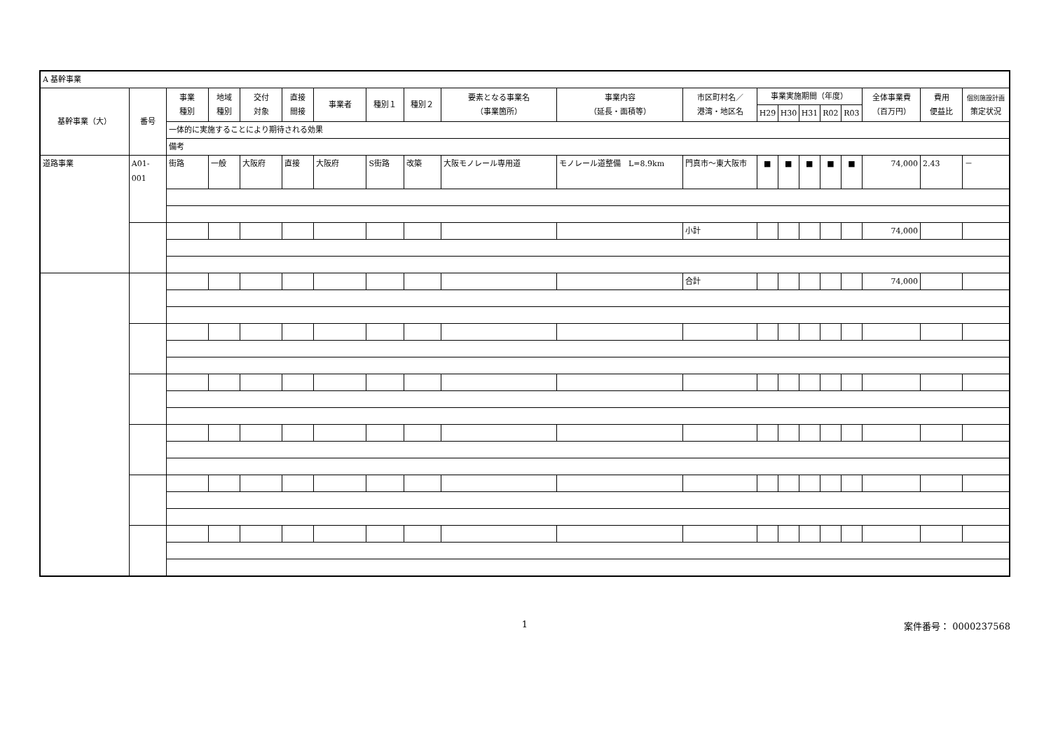| A 基幹事業 | | | | | | | | | | | | | | | | | | | |
| 基幹事業（大） | 番号 | 事業 種別 | 地域 種別 | 交付 対象 | 直接 間接 | 事業者 | 種別１ | 種別２ | 要素となる事業名 （事業箇所） | 事業内容 （延長・面積等） | 市区町村名／ 港湾・地区名 | 事業実施期間（年度） | | | | | 全体事業費 （百万円） | 費用 便益比 | 個別施設計画 策定状況 |
| | | | | | | | | | | | | H29 | H30 | H31 | R02 | R03 | | | |
| | | 一体的に実施することにより期待される効果 | | | | | | | | | | | | | | | | | |
| | | 備考 | | | | | | | | | | | | | | | | | |
| 道路事業 | A01-001 | 街路 | 一般 | 大阪府 | 直接 | 大阪府 | S街路 | 改築 | 大阪モノレール専用道 | モノレール道整備 L=8.9km | 門真市～東大阪市 | ■ | ■ | ■ | ■ | ■ | 74,000 | 2.43 | － |
| | | | | | | | | | | | 小計 | | | | | | 74,000 | | |
| | | | | | | | | | | | 合計 | | | | | | 74,000 | | |
1 案件番号： 0000237568